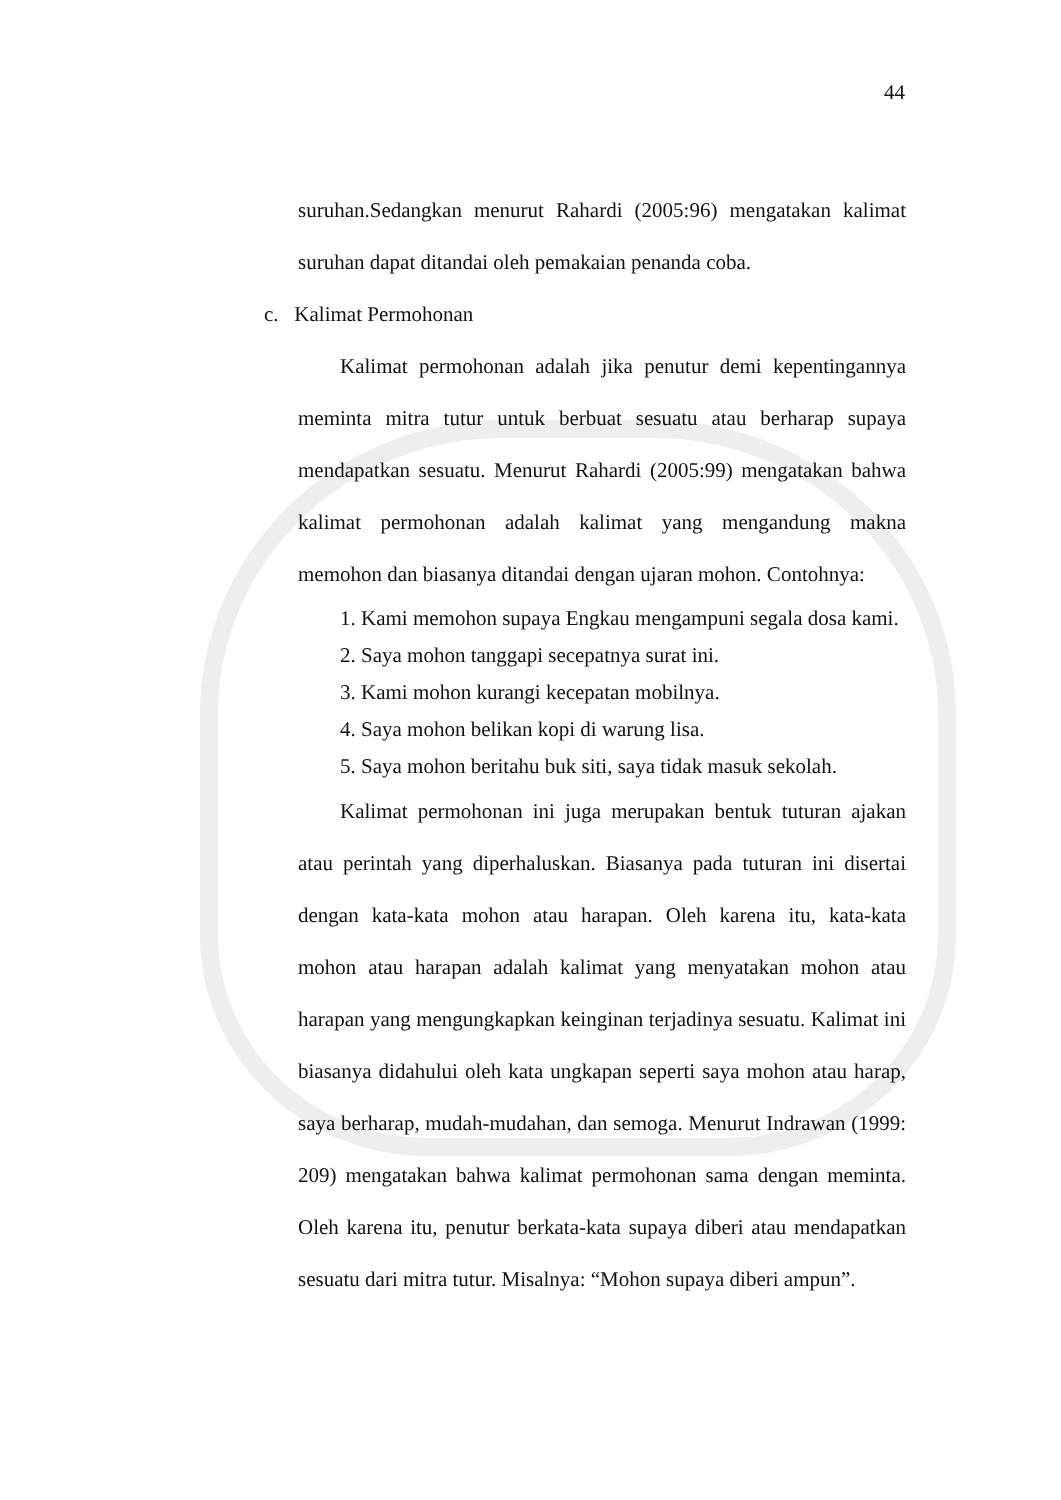44
suruhan.Sedangkan menurut Rahardi (2005:96) mengatakan kalimat suruhan dapat ditandai oleh pemakaian penanda coba.
c. Kalimat Permohonan
Kalimat permohonan adalah jika penutur demi kepentingannya meminta mitra tutur untuk berbuat sesuatu atau berharap supaya mendapatkan sesuatu. Menurut Rahardi (2005:99) mengatakan bahwa kalimat permohonan adalah kalimat yang mengandung makna memohon dan biasanya ditandai dengan ujaran mohon. Contohnya:
1. Kami memohon supaya Engkau mengampuni segala dosa kami.
2. Saya mohon tanggapi secepatnya surat ini.
3. Kami mohon kurangi kecepatan mobilnya.
4. Saya mohon belikan kopi di warung lisa.
5. Saya mohon beritahu buk siti, saya tidak masuk sekolah.
Kalimat permohonan ini juga merupakan bentuk tuturan ajakan atau perintah yang diperhaluskan. Biasanya pada tuturan ini disertai dengan kata-kata mohon atau harapan. Oleh karena itu, kata-kata mohon atau harapan adalah kalimat yang menyatakan mohon atau harapan yang mengungkapkan keinginan terjadinya sesuatu. Kalimat ini biasanya didahului oleh kata ungkapan seperti saya mohon atau harap, saya berharap, mudah-mudahan, dan semoga. Menurut Indrawan (1999: 209) mengatakan bahwa kalimat permohonan sama dengan meminta. Oleh karena itu, penutur berkata-kata supaya diberi atau mendapatkan sesuatu dari mitra tutur. Misalnya: “Mohon supaya diberi ampun”.